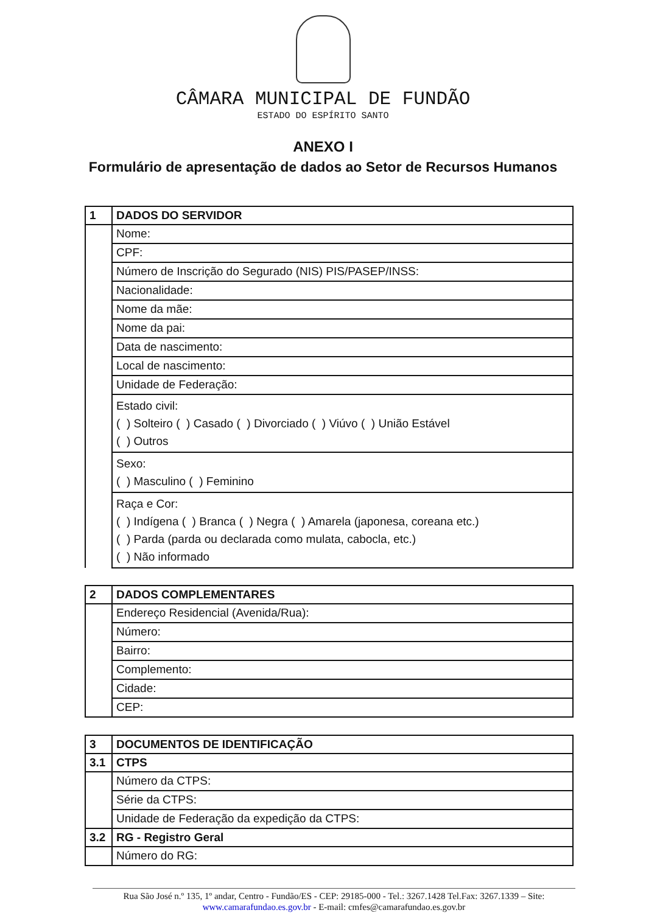CÂMARA MUNICIPAL DE FUNDÃO
ESTADO DO ESPÍRITO SANTO
ANEXO I
Formulário de apresentação de dados ao Setor de Recursos Humanos
| 1 | DADOS DO SERVIDOR |
| --- | --- |
| | Nome: |
| | CPF: |
| | Número de Inscrição do Segurado (NIS) PIS/PASEP/INSS: |
| | Nacionalidade: |
| | Nome da mãe: |
| | Nome da pai: |
| | Data de nascimento: |
| | Local de nascimento: |
| | Unidade de Federação: |
| | Estado civil: ( ) Solteiro ( ) Casado ( ) Divorciado ( ) Viúvo ( ) União Estável ( ) Outros |
| | Sexo: ( ) Masculino ( ) Feminino |
| | Raça e Cor: ( ) Indígena ( ) Branca ( ) Negra ( ) Amarela (japonesa, coreana etc.) ( ) Parda (parda ou declarada como mulata, cabocla, etc.) ( ) Não informado |
| 2 | DADOS COMPLEMENTARES |
| --- | --- |
| | Endereço Residencial (Avenida/Rua): |
| | Número: |
| | Bairro: |
| | Complemento: |
| | Cidade: |
| | CEP: |
| 3 | DOCUMENTOS DE IDENTIFICAÇÃO |
| --- | --- |
| 3.1 | CTPS |
| | Número da CTPS: |
| | Série da CTPS: |
| | Unidade de Federação da expedição da CTPS: |
| 3.2 | RG - Registro Geral |
| | Número do RG: |
Rua São José n.º 135, 1º andar, Centro - Fundão/ES - CEP: 29185-000 - Tel.: 3267.1428 Tel.Fax: 3267.1339 – Site:
www.camarafundao.es.gov.br - E-mail: cmfes@camarafundao.es.gov.br